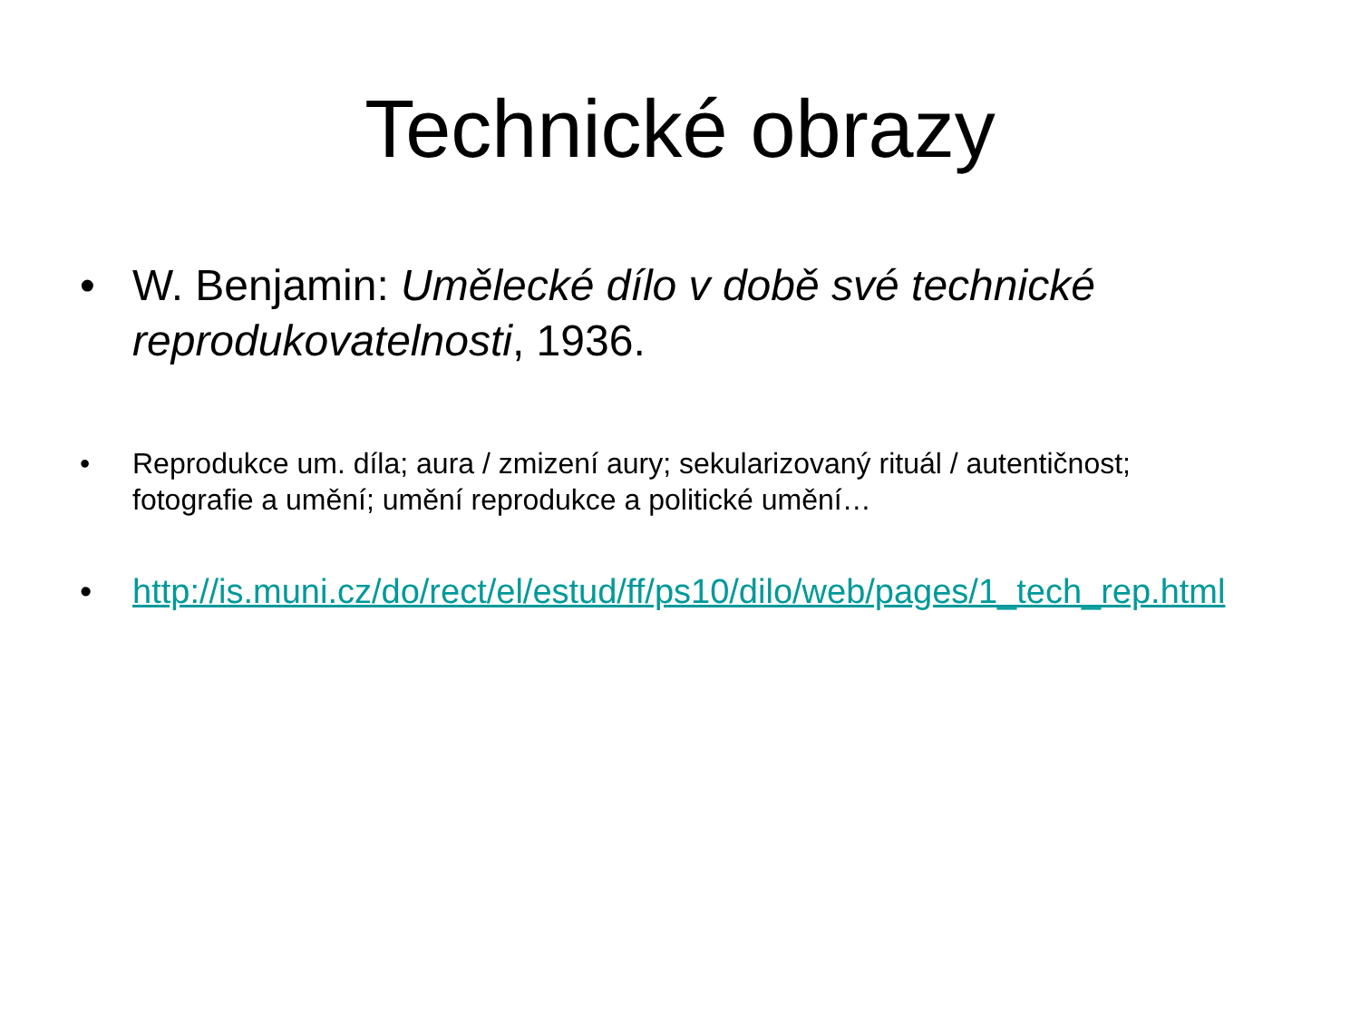Technické obrazy
• W. Benjamin: Umělecké dílo v době své technické reprodukovatelnosti, 1936.
• Reprodukce um. díla; aura / zmizení aury; sekularizovaný rituál / autentičnost; fotografie a umění; umění reprodukce a politické umění…
• http://is.muni.cz/do/rect/el/estud/ff/ps10/dilo/web/pages/1_tech_rep.html